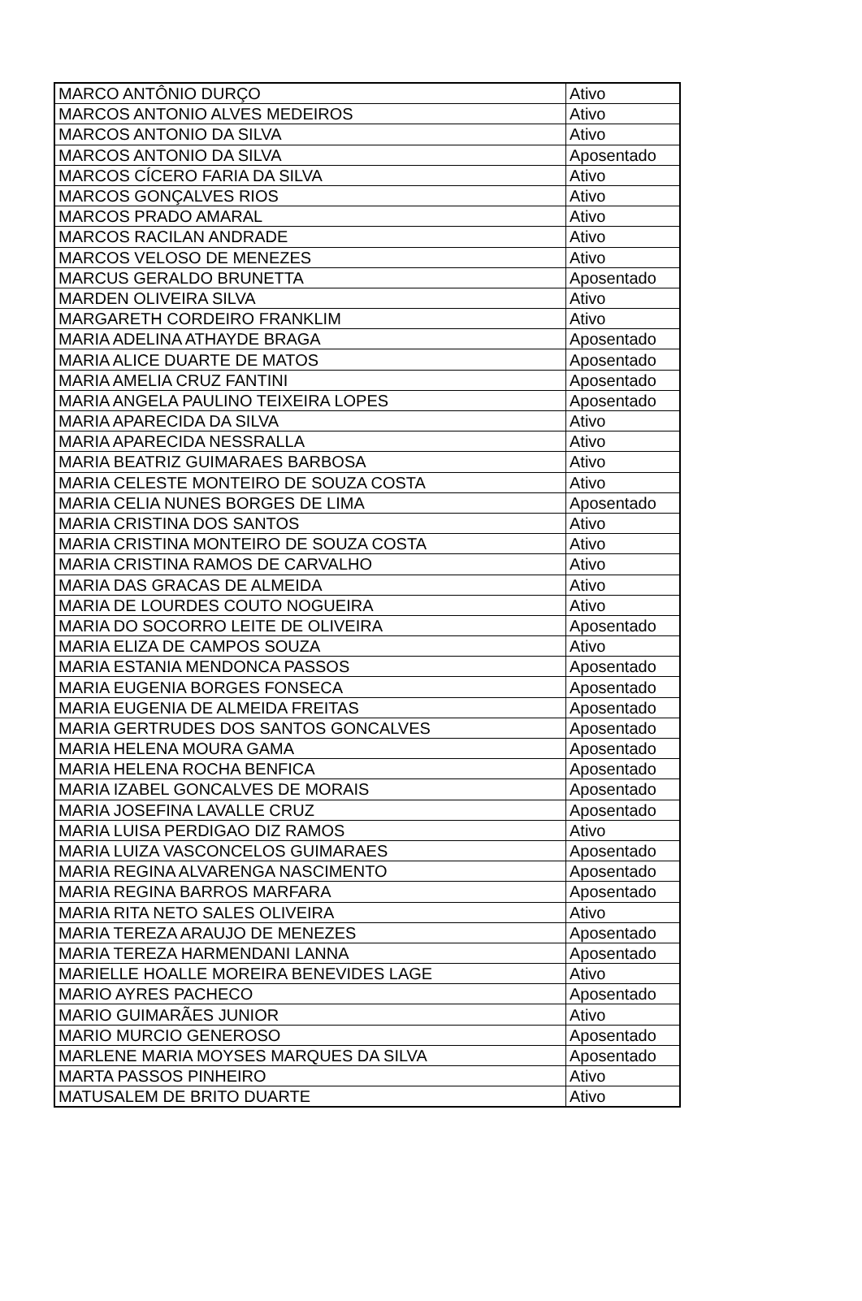| MARCO ANTÔNIO DURÇO | Ativo |
| MARCOS ANTONIO ALVES MEDEIROS | Ativo |
| MARCOS ANTONIO DA SILVA | Ativo |
| MARCOS ANTONIO DA SILVA | Aposentado |
| MARCOS CÍCERO FARIA DA SILVA | Ativo |
| MARCOS GONÇALVES RIOS | Ativo |
| MARCOS PRADO AMARAL | Ativo |
| MARCOS RACILAN ANDRADE | Ativo |
| MARCOS VELOSO DE MENEZES | Ativo |
| MARCUS GERALDO BRUNETTA | Aposentado |
| MARDEN OLIVEIRA SILVA | Ativo |
| MARGARETH CORDEIRO FRANKLIM | Ativo |
| MARIA ADELINA ATHAYDE BRAGA | Aposentado |
| MARIA ALICE DUARTE DE MATOS | Aposentado |
| MARIA AMELIA CRUZ FANTINI | Aposentado |
| MARIA ANGELA PAULINO TEIXEIRA LOPES | Aposentado |
| MARIA APARECIDA DA SILVA | Ativo |
| MARIA APARECIDA NESSRALLA | Ativo |
| MARIA BEATRIZ GUIMARAES BARBOSA | Ativo |
| MARIA CELESTE MONTEIRO DE SOUZA COSTA | Ativo |
| MARIA CELIA NUNES BORGES DE LIMA | Aposentado |
| MARIA CRISTINA DOS SANTOS | Ativo |
| MARIA CRISTINA MONTEIRO DE SOUZA COSTA | Ativo |
| MARIA CRISTINA RAMOS DE CARVALHO | Ativo |
| MARIA DAS GRACAS DE ALMEIDA | Ativo |
| MARIA DE LOURDES COUTO NOGUEIRA | Ativo |
| MARIA DO SOCORRO LEITE DE OLIVEIRA | Aposentado |
| MARIA ELIZA DE CAMPOS SOUZA | Ativo |
| MARIA ESTANIA MENDONCA PASSOS | Aposentado |
| MARIA EUGENIA BORGES FONSECA | Aposentado |
| MARIA EUGENIA DE ALMEIDA FREITAS | Aposentado |
| MARIA GERTRUDES DOS SANTOS GONCALVES | Aposentado |
| MARIA HELENA MOURA GAMA | Aposentado |
| MARIA HELENA ROCHA BENFICA | Aposentado |
| MARIA IZABEL GONCALVES DE MORAIS | Aposentado |
| MARIA JOSEFINA LAVALLE CRUZ | Aposentado |
| MARIA LUISA PERDIGAO DIZ RAMOS | Ativo |
| MARIA LUIZA VASCONCELOS GUIMARAES | Aposentado |
| MARIA REGINA ALVARENGA NASCIMENTO | Aposentado |
| MARIA REGINA BARROS MARFARA | Aposentado |
| MARIA RITA NETO SALES OLIVEIRA | Ativo |
| MARIA TEREZA ARAUJO DE MENEZES | Aposentado |
| MARIA TEREZA HARMENDANI LANNA | Aposentado |
| MARIELLE HOALLE MOREIRA BENEVIDES LAGE | Ativo |
| MARIO AYRES PACHECO | Aposentado |
| MARIO GUIMARÃES JUNIOR | Ativo |
| MARIO MURCIO GENEROSO | Aposentado |
| MARLENE MARIA MOYSES MARQUES DA SILVA | Aposentado |
| MARTA PASSOS PINHEIRO | Ativo |
| MATUSALEM DE BRITO DUARTE | Ativo |